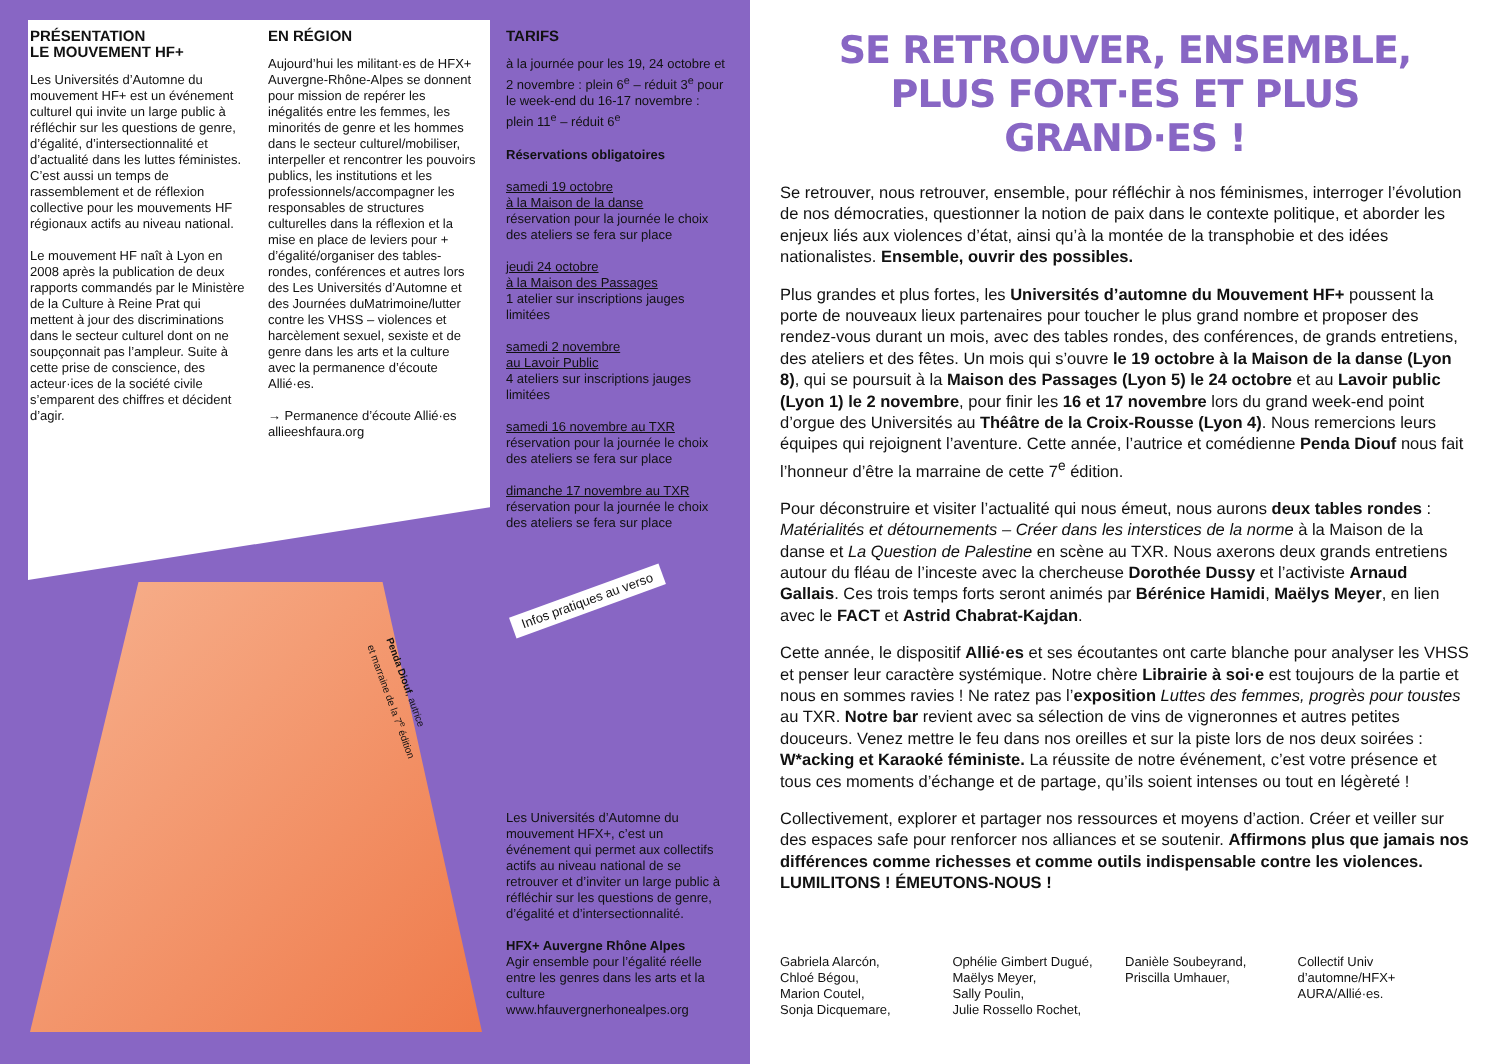PRÉSENTATION
LE MOUVEMENT HF+
Les Universités d’Automne du mouvement HF+ est un événement culturel qui invite un large public à réfléchir sur les questions de genre, d’égalité, d’intersectionnalité et d’actualité dans les luttes féministes. C’est aussi un temps de rassemblement et de réflexion collective pour les mouvements HF régionaux actifs au niveau national.
Le mouvement HF naît à Lyon en 2008 après la publication de deux rapports commandés par le Ministère de la Culture à Reine Prat qui mettent à jour des discriminations dans le secteur culturel dont on ne soupçonnait pas l’ampleur. Suite à cette prise de conscience, des acteur·ices de la société civile s’emparent des chiffres et décident d’agir.
EN RÉGION
Aujourd’hui les militant·es de HFX+ Auvergne-Rhône-Alpes se donnent pour mission de repérer les inégalités entre les femmes, les minorités de genre et les hommes dans le secteur culturel/mobiliser, interpeller et rencontrer les pouvoirs publics, les institutions et les professionnels/accompagner les responsables de structures culturelles dans la réflexion et la mise en place de leviers pour + d’égalité/organiser des tables-rondes, conférences et autres lors des Les Universités d’Automne et des Journées duMatrimoine/lutter contre les VHSS – violences et harcèlement sexuel, sexiste et de genre dans les arts et la culture avec la permanence d’écoute Allié·es.
→ Permanence d’écoute Allié·es allieeshfaura.org
TARIFS
à la journée pour les 19, 24 octobre et 2 novembre : plein 6<sup>e</sup> – réduit 3<sup>e</sup> pour le week-end du 16-17 novembre : plein 11<sup>e</sup> – réduit 6<sup>e</sup>
Réservations obligatoires
samedi 19 octobre
à la Maison de la danse
réservation pour la journée le choix des ateliers se fera sur place
jeudi 24 octobre
à la Maison des Passages
1 atelier sur inscriptions jauges limitées
samedi 2 novembre
au Lavoir Public
4 ateliers sur inscriptions jauges limitées
samedi 16 novembre au TXR
réservation pour la journée le choix des ateliers se fera sur place
dimanche 17 novembre au TXR
réservation pour la journée le choix des ateliers se fera sur place
Infos pratiques au verso
Penda Diouf, autrice
et marraine de la 7<sup>e</sup> édition
Les Universités d’Automne du mouvement HFX+, c’est un événement qui permet aux collectifs actifs au niveau national de se retrouver et d’inviter un large public à réfléchir sur les questions de genre, d’égalité et d’intersectionnalité.
HFX+ Auvergne Rhône Alpes
Agir ensemble pour l’égalité réelle entre les genres dans les arts et la culture www.hfauvergnerhonealpes.org
SE RETROUVER, ENSEMBLE,
PLUS FORT·ES ET PLUS GRAND·ES !
Se retrouver, nous retrouver, ensemble, pour réfléchir à nos féminismes, interroger l’évolution de nos démocraties, questionner la notion de paix dans le contexte politique, et aborder les enjeux liés aux violences d’état, ainsi qu’à la montée de la transphobie et des idées nationalistes. Ensemble, ouvrir des possibles.
Plus grandes et plus fortes, les Universités d’automne du Mouvement HF+ poussent la porte de nouveaux lieux partenaires pour toucher le plus grand nombre et proposer des rendez-vous durant un mois, avec des tables rondes, des conférences, de grands entretiens, des ateliers et des fêtes. Un mois qui s’ouvre le 19 octobre à la Maison de la danse (Lyon 8), qui se poursuit à la Maison des Passages (Lyon 5) le 24 octobre et au Lavoir public (Lyon 1) le 2 novembre, pour finir les 16 et 17 novembre lors du grand week-end point d’orgue des Universités au Théâtre de la Croix-Rousse (Lyon 4). Nous remercions leurs équipes qui rejoignent l’aventure. Cette année, l’autrice et comédienne Penda Diouf nous fait l’honneur d’être la marraine de cette 7<sup>e</sup> édition.
Pour déconstruire et visiter l’actualité qui nous émeut, nous aurons deux tables rondes : Matérialités et détournements – Créer dans les interstices de la norme à la Maison de la danse et La Question de Palestine en scène au TXR. Nous axerons deux grands entretiens autour du fléau de l’inceste avec la chercheuse Dorothée Dussy et l’activiste Arnaud Gallais. Ces trois temps forts seront animés par Bérénice Hamidi, Maëlys Meyer, en lien avec le FACT et Astrid Chabrat-Kajdan.
Cette année, le dispositif Allié·es et ses écoutantes ont carte blanche pour analyser les VHSS et penser leur caractère systémique. Notre chère Librairie à soi·e est toujours de la partie et nous en sommes ravies ! Ne ratez pas l’exposition Luttes des femmes, progrès pour toustes au TXR. Notre bar revient avec sa sélection de vins de vigneronnes et autres petites douceurs. Venez mettre le feu dans nos oreilles et sur la piste lors de nos deux soirées : W*acking et Karaoké féministe. La réussite de notre événement, c’est votre présence et tous ces moments d’échange et de partage, qu’ils soient intenses ou tout en légèreté !
Collectivement, explorer et partager nos ressources et moyens d’action. Créer et veiller sur des espaces safe pour renforcer nos alliances et se soutenir. Affirmons plus que jamais nos différences comme richesses et comme outils indispensable contre les violences. LUMILITONS ! ÉMEUTONS-NOUS !
Gabriela Alarcón,
Chloé Bégou,
Marion Coutel,
Sonja Dicquemare,
Ophélie Gimbert Dugué,
Maëlys Meyer,
Sally Poulin,
Julie Rossello Rochet,
Danièle Soubeyrand,
Priscilla Umhauer,
Collectif Univ
d’automne/HFX+
AURA/Allié·es.